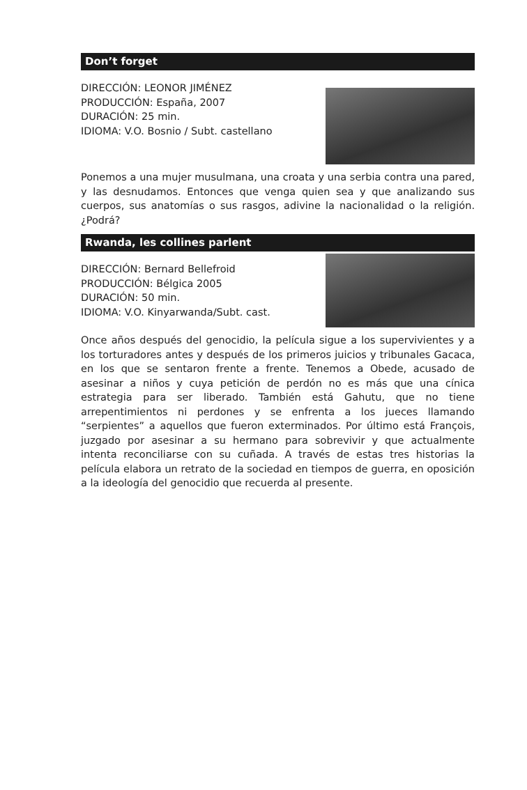Don’t forget
DIRECCIÓN: LEONOR JIMÉNEZ
PRODUCCIÓN: España, 2007
DURACIÓN: 25 min.
IDIOMA: V.O. Bosnio / Subt. castellano
Ponemos a una mujer musulmana, una croata y una serbia contra una pared, y las desnudamos. Entonces que venga quien sea y que analizando sus cuerpos, sus anatomías o sus rasgos, adivine la nacionalidad o la religión. ¿Podrá?
Rwanda, les collines parlent
DIRECCIÓN: Bernard Bellefroid
PRODUCCIÓN: Bélgica 2005
DURACIÓN: 50 min.
IDIOMA: V.O. Kinyarwanda/Subt. cast.
Once años después del genocidio, la película sigue a los supervivientes y a los torturadores antes y después de los primeros juicios y tribunales Gacaca, en los que se sentaron frente a frente. Tenemos a Obede, acusado de asesinar a niños y cuya petición de perdón no es más que una cínica estrategia para ser liberado. También está Gahutu, que no tiene arrepentimientos ni perdones y se enfrenta a los jueces llamando “serpientes” a aquellos que fueron exterminados. Por último está François, juzgado por asesinar a su hermano para sobrevivir y que actualmente intenta reconciliarse con su cuñada. A través de estas tres historias la película elabora un retrato de la sociedad en tiempos de guerra, en oposición a la ideología del genocidio que recuerda al presente.